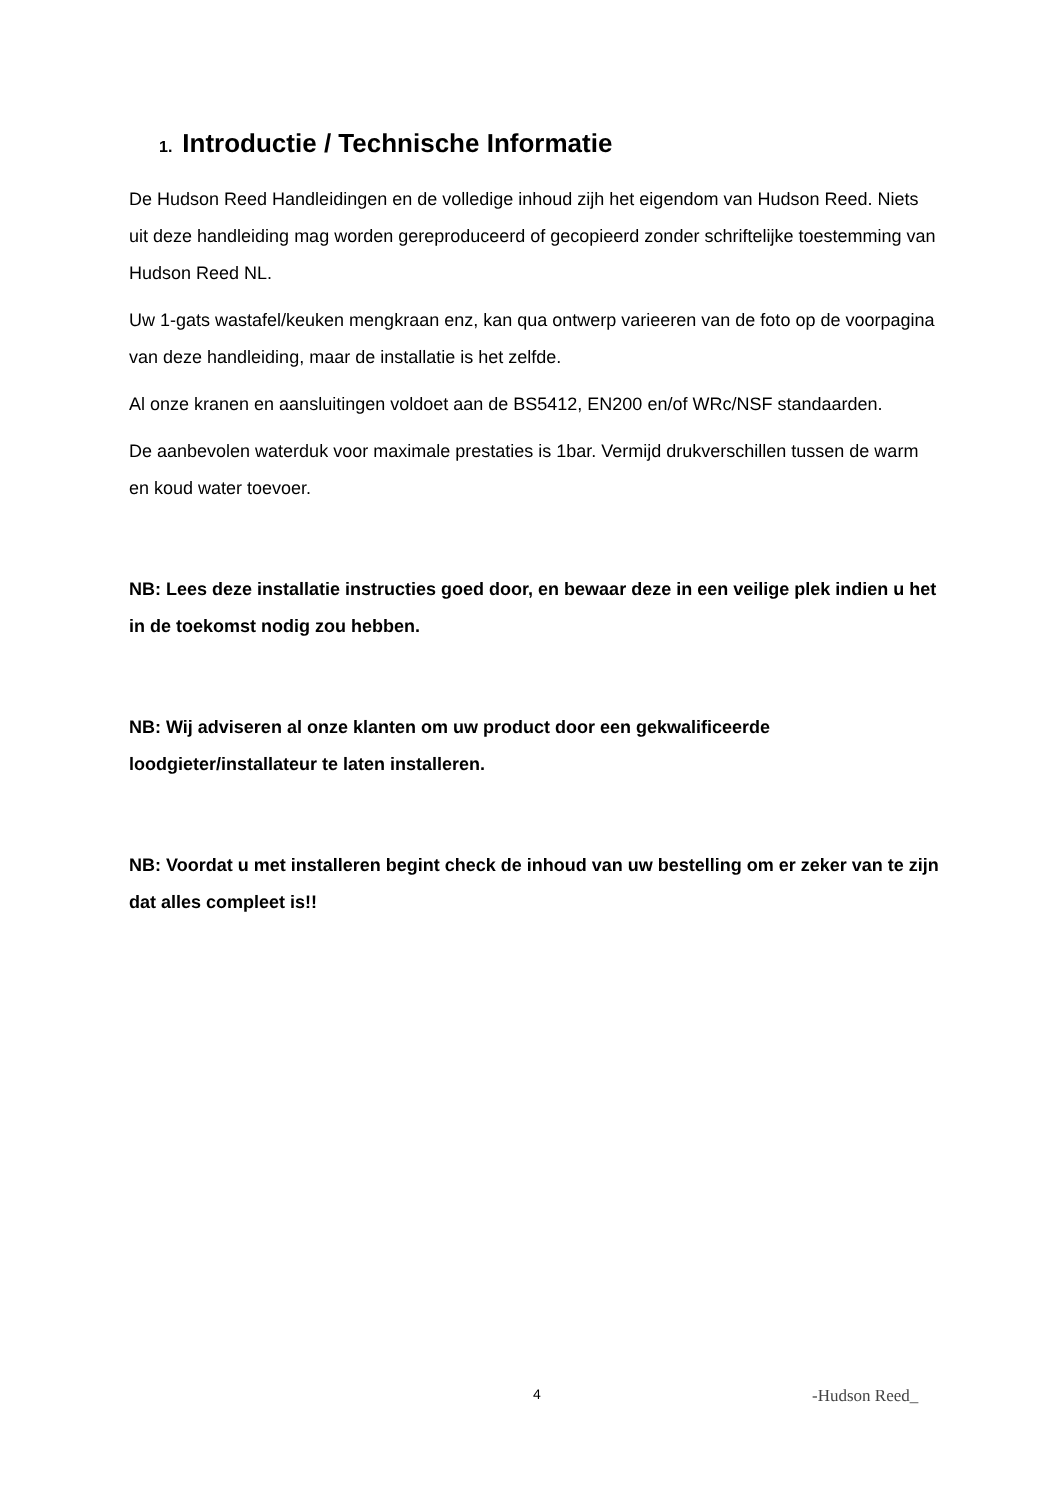1. Introductie / Technische Informatie
De Hudson Reed Handleidingen en de volledige inhoud zijh het eigendom van Hudson Reed. Niets uit deze handleiding mag worden gereproduceerd of gecopieerd zonder schriftelijke toestemming van Hudson Reed NL.
Uw 1-gats wastafel/keuken mengkraan enz, kan qua ontwerp varieeren van de foto op de voorpagina van deze handleiding, maar de installatie is het zelfde.
Al onze kranen en aansluitingen voldoet aan de BS5412, EN200 en/of WRc/NSF standaarden.
De aanbevolen waterduk voor maximale prestaties is 1bar. Vermijd drukverschillen tussen de warm en koud water toevoer.
NB: Lees deze installatie instructies goed door, en bewaar deze in een veilige plek indien u het in de toekomst nodig zou hebben.
NB: Wij adviseren al onze klanten om uw product door een gekwalificeerde loodgieter/installateur te laten installeren.
NB: Voordat u met installeren begint check de inhoud van uw bestelling om er zeker van te zijn dat alles compleet is!!
4 -Hudson Reed_